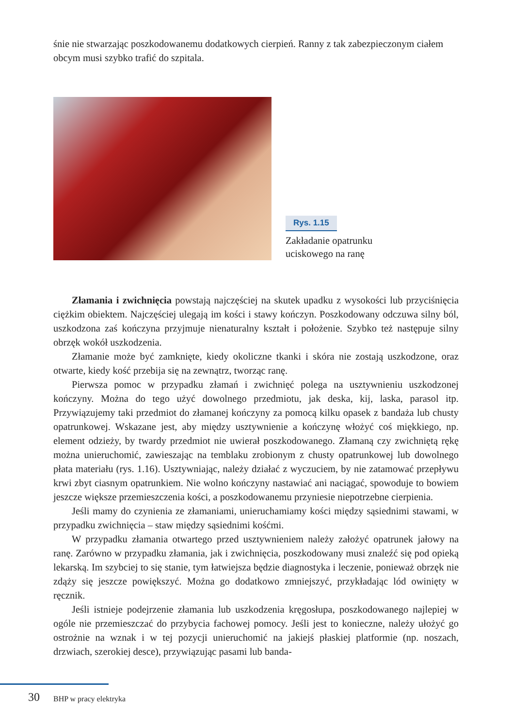śnie nie stwarzając poszkodowanemu dodatkowych cierpień. Ranny z tak zabezpieczonym ciałem obcym musi szybko trafić do szpitala.
Rys. 1.15
Zakładanie opatrunku
uciskowego na ranę
Złamania i zwichnięcia powstają najczęściej na skutek upadku z wysokości lub przyciśnięcia ciężkim obiektem. Najczęściej ulegają im kości i stawy kończyn. Poszkodowany odczuwa silny ból, uszkodzona zaś kończyna przyjmuje nienaturalny kształt i położenie. Szybko też następuje silny obrzęk wokół uszkodzenia.
Złamanie może być zamknięte, kiedy okoliczne tkanki i skóra nie zostają uszkodzone, oraz otwarte, kiedy kość przebija się na zewnątrz, tworząc ranę.
Pierwsza pomoc w przypadku złamań i zwichnięć polega na usztywnieniu uszkodzonej kończyny. Można do tego użyć dowolnego przedmiotu, jak deska, kij, laska, parasol itp. Przywiązujemy taki przedmiot do złamanej kończyny za pomocą kilku opasek z bandaża lub chusty opatrunkowej. Wskazane jest, aby między usztywnienie a kończynę włożyć coś miękkiego, np. element odzieży, by twardy przedmiot nie uwierał poszkodowanego. Złamaną czy zwichniętą rękę można unieruchomić, zawieszając na temblaku zrobionym z chusty opatrunkowej lub dowolnego płata materiału (rys. 1.16). Usztywniając, należy działać z wyczuciem, by nie zatamować przepływu krwi zbyt ciasnym opatrunkiem. Nie wolno kończyny nastawiać ani naciągać, spowoduje to bowiem jeszcze większe przemieszczenia kości, a poszkodowanemu przyniesie niepotrzebne cierpienia.
Jeśli mamy do czynienia ze złamaniami, unieruchamiamy kości między sąsiednimi stawami, w przypadku zwichnięcia – staw między sąsiednimi kośćmi.
W przypadku złamania otwartego przed usztywnieniem należy założyć opatrunek jałowy na ranę. Zarówno w przypadku złamania, jak i zwichnięcia, poszkodowany musi znaleźć się pod opieką lekarską. Im szybciej to się stanie, tym łatwiejsza będzie diagnostyka i leczenie, ponieważ obrzęk nie zdąży się jeszcze powiększyć. Można go dodatkowo zmniejszyć, przykładając lód owinięty w ręcznik.
Jeśli istnieje podejrzenie złamania lub uszkodzenia kręgosłupa, poszkodowanego najlepiej w ogóle nie przemieszczać do przybycia fachowej pomocy. Jeśli jest to konieczne, należy ułożyć go ostrożnie na wznak i w tej pozycji unieruchomić na jakiejś płaskiej platformie (np. noszach, drzwiach, szerokiej desce), przywiązując pasami lub banda-
30 BHP w pracy elektryka